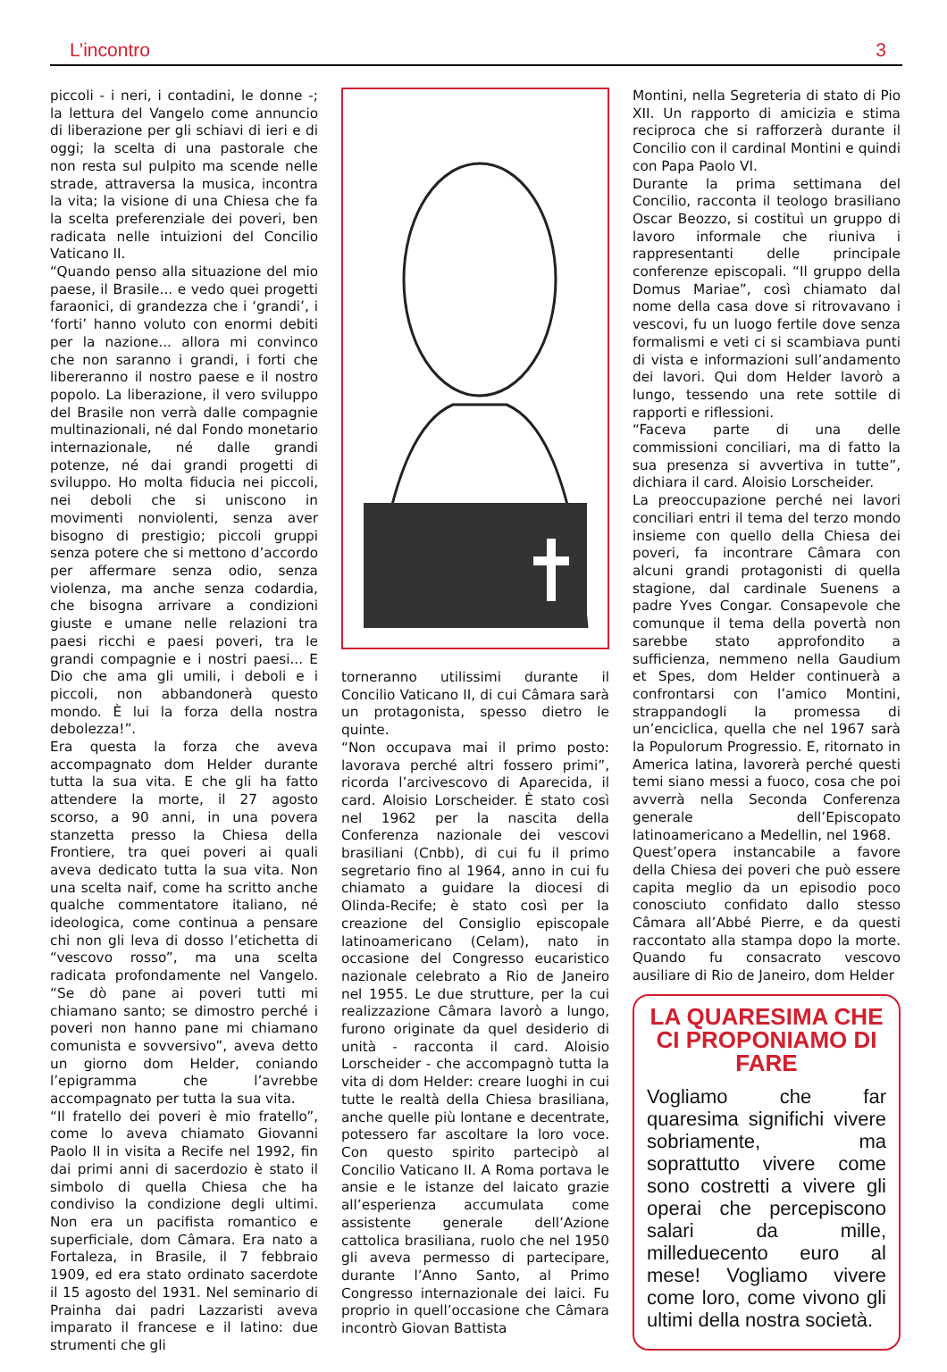L’incontro 3
piccoli - i neri, i contadini, le donne -; la lettura del Vangelo come annuncio di liberazione per gli schiavi di ieri e di oggi; la scelta di una pastorale che non resta sul pulpito ma scende nelle strade, attraversa la musica, incontra la vita; la visione di una Chiesa che fa la scelta preferenziale dei poveri, ben radicata nelle intuizioni del Concilio Vaticano II.
“Quando penso alla situazione del mio paese, il Brasile... e vedo quei progetti faraonici, di grandezza che i ‘grandi’, i ‘forti’ hanno voluto con enormi debiti per la nazione... allora mi convinco che non saranno i grandi, i forti che libereranno il nostro paese e il nostro popolo. La liberazione, il vero sviluppo del Brasile non verrà dalle compagnie multinazionali, né dal Fondo monetario internazionale, né dalle grandi potenze, né dai grandi progetti di sviluppo. Ho molta fiducia nei piccoli, nei deboli che si uniscono in movimenti nonviolenti, senza aver bisogno di prestigio; piccoli gruppi senza potere che si mettono d’accordo per affermare senza odio, senza violenza, ma anche senza codardia, che bisogna arrivare a condizioni giuste e umane nelle relazioni tra paesi ricchi e paesi poveri, tra le grandi compagnie e i nostri paesi... E Dio che ama gli umili, i deboli e i piccoli, non abbandonerà questo mondo. È lui la forza della nostra debolezza!”.
Era questa la forza che aveva accompagnato dom Helder durante tutta la sua vita. E che gli ha fatto attendere la morte, il 27 agosto scorso, a 90 anni, in una povera stanzetta presso la Chiesa della Frontiere, tra quei poveri ai quali aveva dedicato tutta la sua vita. Non una scelta naif, come ha scritto anche qualche commentatore italiano, né ideologica, come continua a pensare chi non gli leva di dosso l’etichetta di “vescovo rosso”, ma una scelta radicata profondamente nel Vangelo. “Se dò pane ai poveri tutti mi chiamano santo; se dimostro perché i poveri non hanno pane mi chiamano comunista e sovversivo”, aveva detto un giorno dom Helder, coniando l’epigramma che l’avrebbe accompagnato per tutta la sua vita.
“Il fratello dei poveri è mio fratello”, come lo aveva chiamato Giovanni Paolo II in visita a Recife nel 1992, fin dai primi anni di sacerdozio è stato il simbolo di quella Chiesa che ha condiviso la condizione degli ultimi. Non era un pacifista romantico e superficiale, dom Câmara. Era nato a Fortaleza, in Brasile, il 7 febbraio 1909, ed era stato ordinato sacerdote il 15 agosto del 1931. Nel seminario di Prainha dai padri Lazzaristi aveva imparato il francese e il latino: due strumenti che gli
torneranno utilissimi durante il Concilio Vaticano II, di cui Câmara sarà un protagonista, spesso dietro le quinte.
“Non occupava mai il primo posto: lavorava perché altri fossero primi”, ricorda l’arcivescovo di Aparecida, il card. Aloisio Lorscheider. È stato così nel 1962 per la nascita della Conferenza nazionale dei vescovi brasiliani (Cnbb), di cui fu il primo segretario fino al 1964, anno in cui fu chiamato a guidare la diocesi di Olinda-Recife; è stato così per la creazione del Consiglio episcopale latinoamericano (Celam), nato in occasione del Congresso eucaristico nazionale celebrato a Rio de Janeiro nel 1955. Le due strutture, per la cui realizzazione Câmara lavorò a lungo, furono originate da quel desiderio di unità - racconta il card. Aloisio Lorscheider - che accompagnò tutta la vita di dom Helder: creare luoghi in cui tutte le realtà della Chiesa brasiliana, anche quelle più lontane e decentrate, potessero far ascoltare la loro voce. Con questo spirito partecipò al Concilio Vaticano II. A Roma portava le ansie e le istanze del laicato grazie all’esperienza accumulata come assistente generale dell’Azione cattolica brasiliana, ruolo che nel 1950 gli aveva permesso di partecipare, durante l’Anno Santo, al Primo Congresso internazionale dei laici. Fu proprio in quell’occasione che Câmara incontrò Giovan Battista
Montini, nella Segreteria di stato di Pio XII. Un rapporto di amicizia e stima reciproca che si rafforzerà durante il Concilio con il cardinal Montini e quindi con Papa Paolo VI.
Durante la prima settimana del Concilio, racconta il teologo brasiliano Oscar Beozzo, si costituì un gruppo di lavoro informale che riuniva i rappresentanti delle principale conferenze episcopali. “Il gruppo della Domus Mariae”, così chiamato dal nome della casa dove si ritrovavano i vescovi, fu un luogo fertile dove senza formalismi e veti ci si scambiava punti di vista e informazioni sull’andamento dei lavori. Qui dom Helder lavorò a lungo, tessendo una rete sottile di rapporti e riflessioni.
“Faceva parte di una delle commissioni conciliari, ma di fatto la sua presenza si avvertiva in tutte”, dichiara il card. Aloisio Lorscheider.
La preoccupazione perché nei lavori conciliari entri il tema del terzo mondo insieme con quello della Chiesa dei poveri, fa incontrare Câmara con alcuni grandi protagonisti di quella stagione, dal cardinale Suenens a padre Yves Congar. Consapevole che comunque il tema della povertà non sarebbe stato approfondito a sufficienza, nemmeno nella Gaudium et Spes, dom Helder continuerà a confrontarsi con l’amico Montini, strappandogli la promessa di un’enciclica, quella che nel 1967 sarà la Populorum Progressio. E, ritornato in America latina, lavorerà perché questi temi siano messi a fuoco, cosa che poi avverrà nella Seconda Conferenza generale dell’Episcopato latinoamericano a Medellin, nel 1968.
Quest’opera instancabile a favore della Chiesa dei poveri che può essere capita meglio da un episodio poco conosciuto confidato dallo stesso Câmara all’Abbé Pierre, e da questi raccontato alla stampa dopo la morte. Quando fu consacrato vescovo ausiliare di Rio de Janeiro, dom Helder
LA QUARESIMA CHE CI PROPONIAMO DI FARE
Vogliamo che far quaresima significhi vivere sobriamente, ma soprattutto vivere come sono costretti a vivere gli operai che percepiscono salari da mille, milleduecento euro al mese! Vogliamo vivere come loro, come vivono gli ultimi della nostra società.